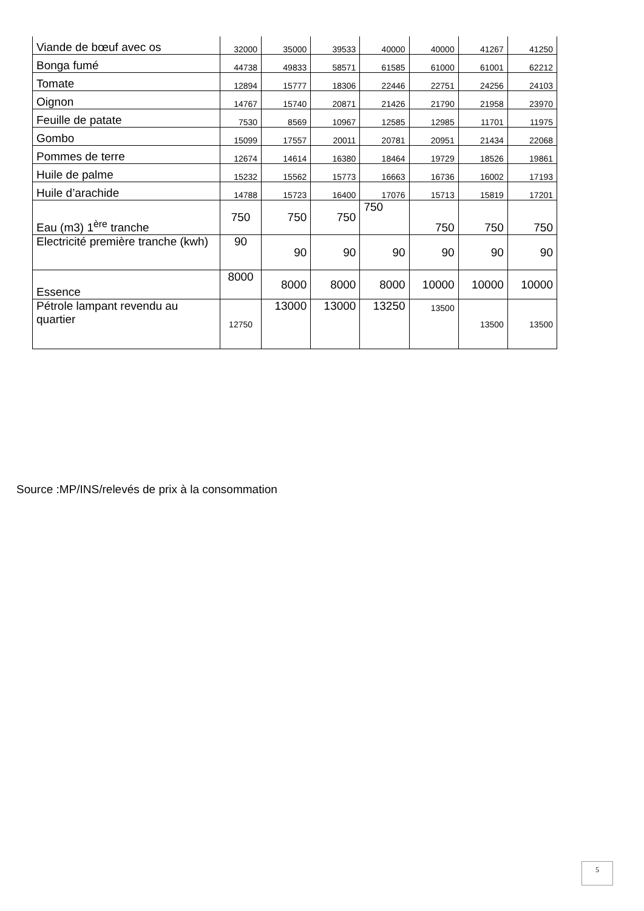| Viande de bœuf avec os | 32000 | 35000 | 39533 | 40000 | 40000 | 41267 | 41250 |
| Bonga fumé | 44738 | 49833 | 58571 | 61585 | 61000 | 61001 | 62212 |
| Tomate | 12894 | 15777 | 18306 | 22446 | 22751 | 24256 | 24103 |
| Oignon | 14767 | 15740 | 20871 | 21426 | 21790 | 21958 | 23970 |
| Feuille de patate | 7530 | 8569 | 10967 | 12585 | 12985 | 11701 | 11975 |
| Gombo | 15099 | 17557 | 20011 | 20781 | 20951 | 21434 | 22068 |
| Pommes de terre | 12674 | 14614 | 16380 | 18464 | 19729 | 18526 | 19861 |
| Huile de palme | 15232 | 15562 | 15773 | 16663 | 16736 | 16002 | 17193 |
| Huile d’arachide | 14788 | 15723 | 16400 | 17076 | 15713 | 15819 | 17201 |
| Eau (m3) 1<sup>ère</sup> tranche | 750 | 750 | 750 | 750 | 750 | 750 | 750 |
| Electricité première tranche (kwh) | 90 | 90 | 90 | 90 | 90 | 90 | 90 |
| Essence | 8000 | 8000 | 8000 | 8000 | 10000 | 10000 | 10000 |
| Pétrole lampant revendu au quartier | 12750 | 13000 | 13000 | 13250 | 13500 | 13500 | 13500 |
Source :MP/INS/relevés de prix à la consommation
5